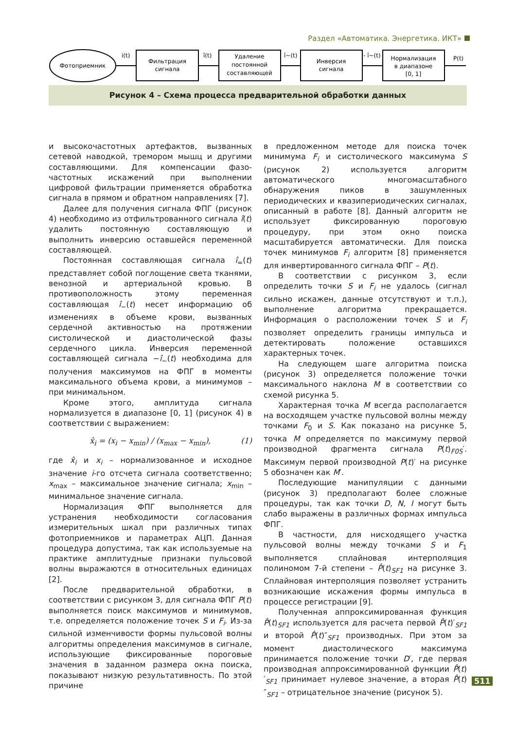Раздел «Автоматика. Энергетика. ИКТ»
Фотоприемник
i(t)
Фильтрация
сигнала
î(t)
Удаление
постоянной
составляющей
î~(t)
Инверсия
сигнала
- î~(t)
Нормализация
в диапазоне
[0, 1]
P(t)
Рисунок 4 – Схема процесса предварительной обработки данных
и высокочастотных артефактов, вызванных сетевой наводкой, тремором мышц и другими составляющими. Для компенсации фазо-частотных искажений при выполнении цифровой фильтрации применяется обработка сигнала в прямом и обратном направлениях [7].
Далее для получения сигнала ФПГ (рисунок 4) необходимо из отфильтрованного сигнала î(t) удалить постоянную составляющую и выполнить инверсию оставшейся переменной составляющей.
Постоянная составляющая сигнала î<sub>=</sub>(t) представляет собой поглощение света тканями, венозной и артериальной кровью. В противоположность этому переменная составляющая î<sub>~</sub>(t) несет информацию об изменениях в объеме крови, вызванных сердечной активностью на протяжении систолической и диастолической фазы сердечного цикла. Инверсия переменной составляющей сигнала −î<sub>~</sub>(t) необходима для получения максимумов на ФПГ в моменты максимального объема крови, а минимумов – при минимальном.
Кроме этого, амплитуда сигнала нормализуется в диапазоне [0, 1] (рисунок 4) в соответствии с выражением:
x̂<sub>i</sub> = (x<sub>i</sub> − x<sub>min</sub>) / (x<sub>max</sub> − x<sub>min</sub>), (1)
где x̂<sub>i</sub> и x<sub>i</sub> – нормализованное и исходное значение i-го отсчета сигнала соответственно; x<sub>max</sub> – максимальное значение сигнала; x<sub>min</sub> – минимальное значение сигнала.
Нормализация ФПГ выполняется для устранения необходимости согласования измерительных шкал при различных типах фотоприемников и параметрах АЦП. Данная процедура допустима, так как используемые на практике амплитудные признаки пульсовой волны выражаются в относительных единицах [2].
После предварительной обработки, в соответствии с рисунком 3, для сигнала ФПГ P(t) выполняется поиск максимумов и минимумов, т.е. определяется положение точек S и F<sub>i</sub>. Из-за сильной изменчивости формы пульсовой волны алгоритмы определения максимумов в сигнале, использующие фиксированные пороговые значения в заданном размера окна поиска, показывают низкую результативность. По этой причине
в предложенном методе для поиска точек минимума F<sub>i</sub> и систолического максимума S (рисунок 2) используется алгоритм автоматического многомасштабного обнаружения пиков в зашумленных периодических и квазипериодических сигналах, описанный в работе [8]. Данный алгоритм не использует фиксированную пороговую процедуру, при этом окно поиска масштабируется автоматически. Для поиска точек минимумов F<sub>i</sub> алгоритм [8] применяется для инвертированного сигнала ФПГ – P(t).
В соответствии с рисунком 3, если определить точки S и F<sub>i</sub> не удалось (сигнал сильно искажен, данные отсутствуют и т.п.), выполнение алгоритма прекращается. Информация о расположении точек S и F<sub>i</sub> позволяет определить границы импульса и детектировать положение оставшихся характерных точек.
На следующем шаге алгоритма поиска (рисунок 3) определяется положение точки максимального наклона M в соответствии со схемой рисунка 5.
Характерная точка M всегда располагается на восходящем участке пульсовой волны между точками F<sub>0</sub> и S. Как показано на рисунке 5, точка M определяется по максимуму первой производной фрагмента сигнала P(t)<sub>F0S</sub>′. Максимум первой производной P(t)′ на рисунке 5 обозначен как M′.
Последующие манипуляции с данными (рисунок 3) предполагают более сложные процедуры, так как точки D, N, I могут быть слабо выражены в различных формах импульса ФПГ.
В частности, для нисходящего участка пульсовой волны между точками S и F<sub>1</sub> выполняется сплайновая интерполяция полиномом 7-й степени – P̂(t)<sub>SF1</sub> на рисунке 3. Сплайновая интерполяция позволяет устранить возникающие искажения формы импульса в процессе регистрации [9].
Полученная аппроксимированная функция P̂(t)<sub>SF1</sub> используется для расчета первой P̂(t)′<sub>SF1</sub> и второй P̂(t)″<sub>SF1</sub> производных. При этом за момент диастолического максимума принимается положение точки D′, где первая производная аппроксимированной функции P̂(t)′<sub>SF1</sub> принимает нулевое значение, а вторая P̂(t)″<sub>SF1</sub> – отрицательное значение (рисунок 5).
511